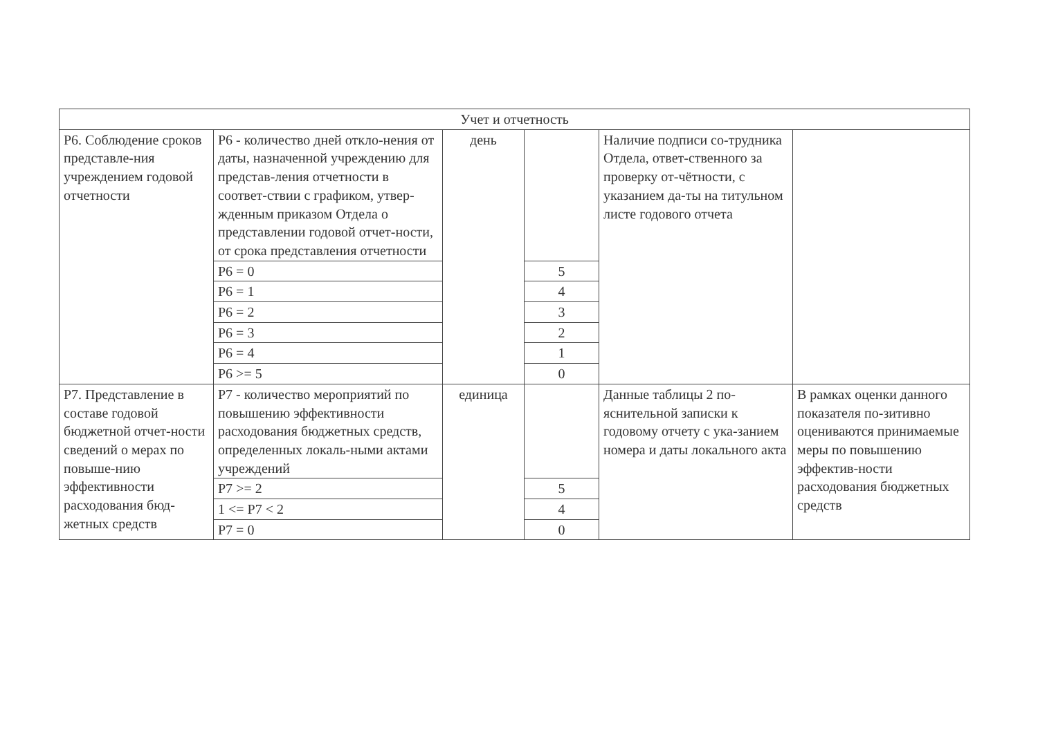| Учет и отчетность | | | | | |
| Р6. Соблюдение сроков представле-ния учреждением годовой отчетности | Р6 - количество дней откло-нения от даты, назначенной учреждению для представ-ления отчетности в соответ-ствии с графиком, утвер-жденным приказом Отдела о представлении годовой отчет-ности, от срока представления отчетности | день | | Наличие подписи со-трудника Отдела, ответ-ственного за проверку от-чётности, с указанием да-ты на титульном листе годового отчета | |
| | Р6 = 0 | | 5 | | |
| | Р6 = 1 | | 4 | | |
| | Р6 = 2 | | 3 | | |
| | Р6 = 3 | | 2 | | |
| | Р6 = 4 | | 1 | | |
| | Р6 >= 5 | | 0 | | |
| Р7. Представление в составе годовой бюджетной отчет-ности сведений о мерах по повыше-нию эффективности расходования бюд-жетных средств | Р7 - количество мероприятий по повышению эффективности расходования бюджетных средств, определенных локаль-ными актами учреждений | единица | | Данные таблицы 2 по-яснительной записки к годовому отчету с ука-занием номера и даты локального акта | В рамках оценки данного показателя по-зитивно оцениваются принимаемые меры по повышению эффектив-ности расходования бюджетных средств |
| | Р7 >= 2 | | 5 | | |
| | 1 <= Р7 < 2 | | 4 | | |
| | Р7 = 0 | | 0 | | |